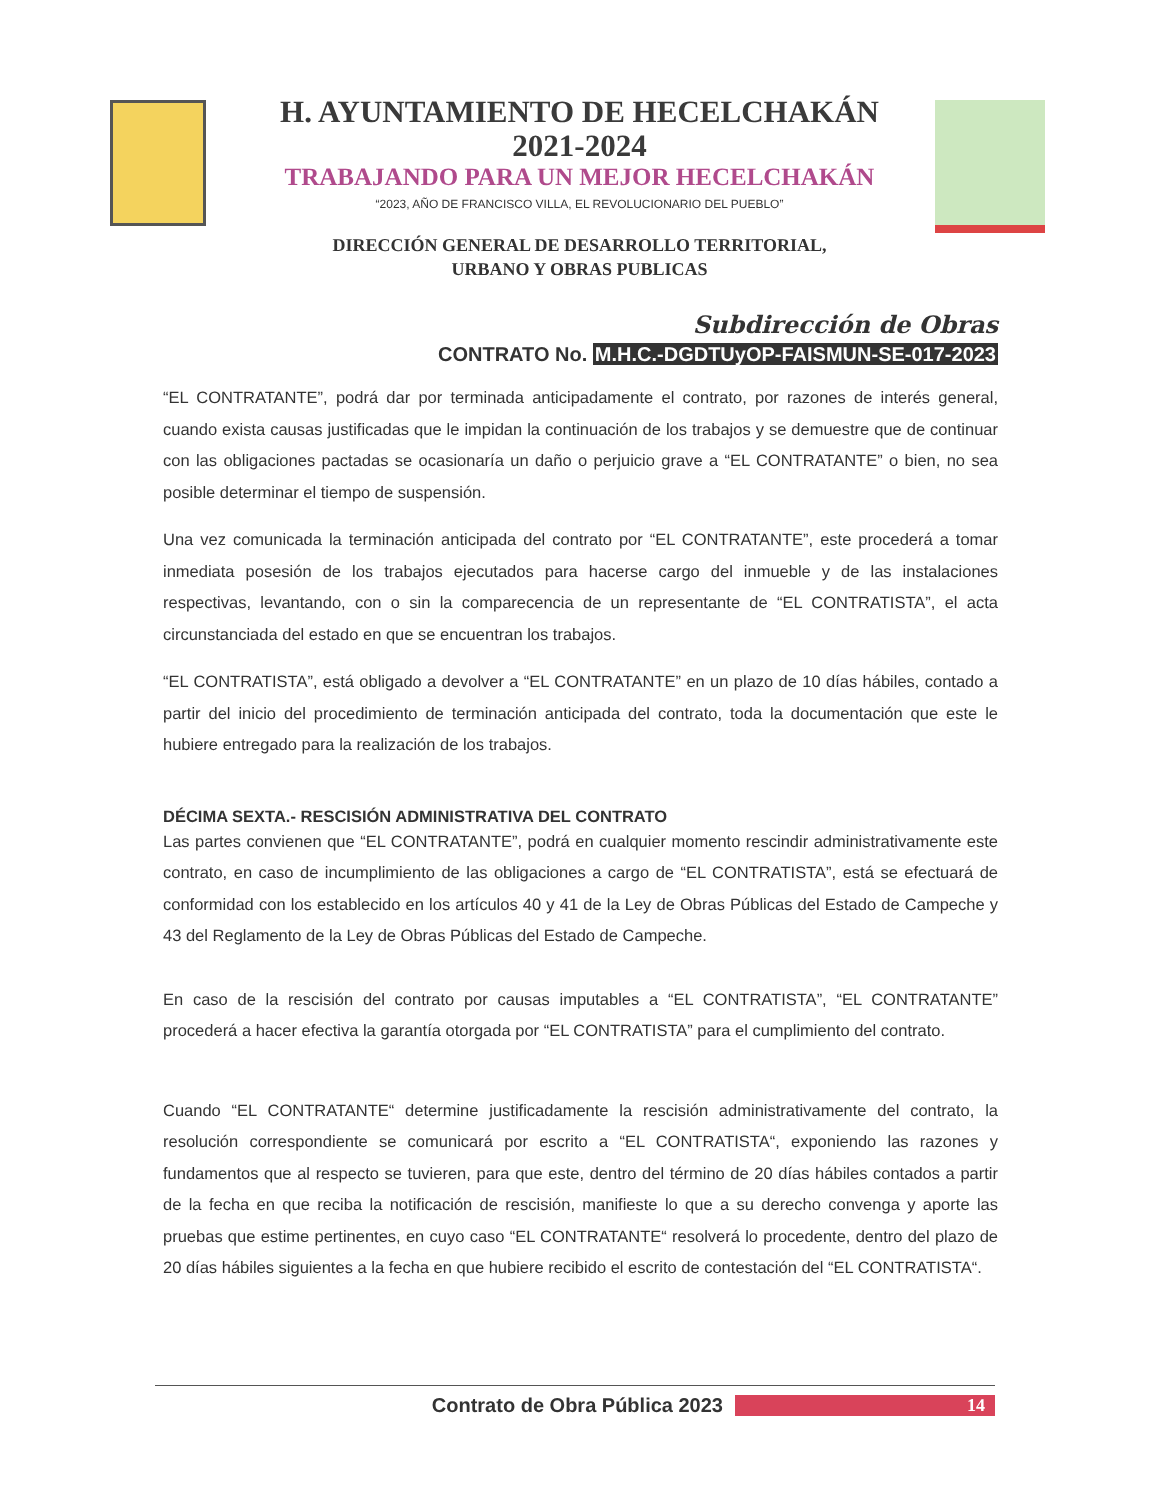H. AYUNTAMIENTO DE HECELCHAKÁN
2021-2024
TRABAJANDO PARA UN MEJOR HECELCHAKÁN
“2023, AÑO DE FRANCISCO VILLA, EL REVOLUCIONARIO DEL PUEBLO”
DIRECCIÓN GENERAL DE DESARROLLO TERRITORIAL,
URBANO Y OBRAS PUBLICAS
Subdirección de Obras
CONTRATO No. M.H.C.-DGDTUyOP-FAISMUN-SE-017-2023
“EL CONTRATANTE”, podrá dar por terminada anticipadamente el contrato, por razones de interés general, cuando exista causas justificadas que le impidan la continuación de los trabajos y se demuestre que de continuar con las obligaciones pactadas se ocasionaría un daño o perjuicio grave a “EL CONTRATANTE” o bien, no sea posible determinar el tiempo de suspensión.
Una vez comunicada la terminación anticipada del contrato por “EL CONTRATANTE”, este procederá a tomar inmediata posesión de los trabajos ejecutados para hacerse cargo del inmueble y de las instalaciones respectivas, levantando, con o sin la comparecencia de un representante de “EL CONTRATISTA”, el acta circunstanciada del estado en que se encuentran los trabajos.
“EL CONTRATISTA”, está obligado a devolver a “EL CONTRATANTE” en un plazo de 10 días hábiles, contado a partir del inicio del procedimiento de terminación anticipada del contrato, toda la documentación que este le hubiere entregado para la realización de los trabajos.
DÉCIMA SEXTA.- RESCISIÓN ADMINISTRATIVA DEL CONTRATO
Las partes convienen que “EL CONTRATANTE”, podrá en cualquier momento rescindir administrativamente este contrato, en caso de incumplimiento de las obligaciones a cargo de “EL CONTRATISTA”, está se efectuará de conformidad con los establecido en los artículos 40 y 41 de la Ley de Obras Públicas del Estado de Campeche y 43 del Reglamento de la Ley de Obras Públicas del Estado de Campeche.
En caso de la rescisión del contrato por causas imputables a “EL CONTRATISTA”, “EL CONTRATANTE” procederá a hacer efectiva la garantía otorgada por “EL CONTRATISTA” para el cumplimiento del contrato.
Cuando “EL CONTRATANTE“ determine justificadamente la rescisión administrativamente del contrato, la resolución correspondiente se comunicará por escrito a “EL CONTRATISTA“, exponiendo las razones y fundamentos que al respecto se tuvieren, para que este, dentro del término de 20 días hábiles contados a partir de la fecha en que reciba la notificación de rescisión, manifieste lo que a su derecho convenga y aporte las pruebas que estime pertinentes, en cuyo caso “EL CONTRATANTE“ resolverá lo procedente, dentro del plazo de 20 días hábiles siguientes a la fecha en que hubiere recibido el escrito de contestación del “EL CONTRATISTA“.
Contrato de Obra Pública 2023 14